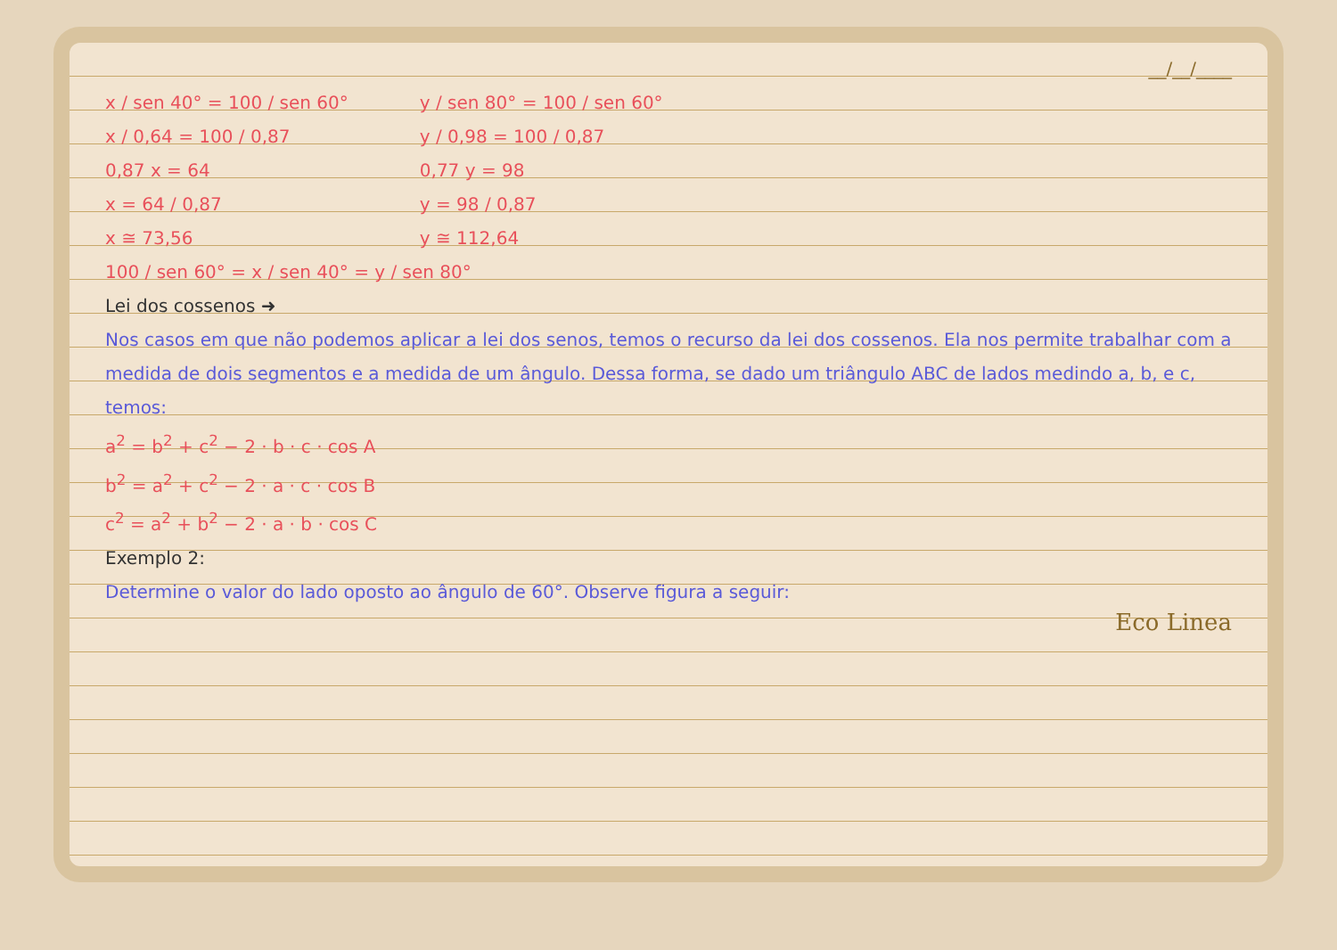__/__/____
x / sen 40° = 100 / sen 60°
x / 0,64 = 100 / 0,87
0,87 x = 64
x = 64 / 0,87
x ≅ 73,56
y / sen 80° = 100 / sen 60°
y / 0,98 = 100 / 0,87
0,77 y = 98
y = 98 / 0,87
y ≅ 112,64
100 / sen 60° = x / sen 40° = y / sen 80°
Lei dos cossenos ➜
Nos casos em que não podemos aplicar a lei dos senos, temos o recurso da lei dos cossenos. Ela nos permite trabalhar com a medida de dois segmentos e a medida de um ângulo. Dessa forma, se dado um triângulo ABC de lados medindo a, b, e c, temos:
a<sup>2</sup> = b<sup>2</sup> + c<sup>2</sup> − 2 · b · c · cos A
b<sup>2</sup> = a<sup>2</sup> + c<sup>2</sup> − 2 · a · c · cos B
c<sup>2</sup> = a<sup>2</sup> + b<sup>2</sup> − 2 · a · b · cos C
Exemplo 2:
Determine o valor do lado oposto ao ângulo de 60°. Observe figura a seguir:
Eco Linea